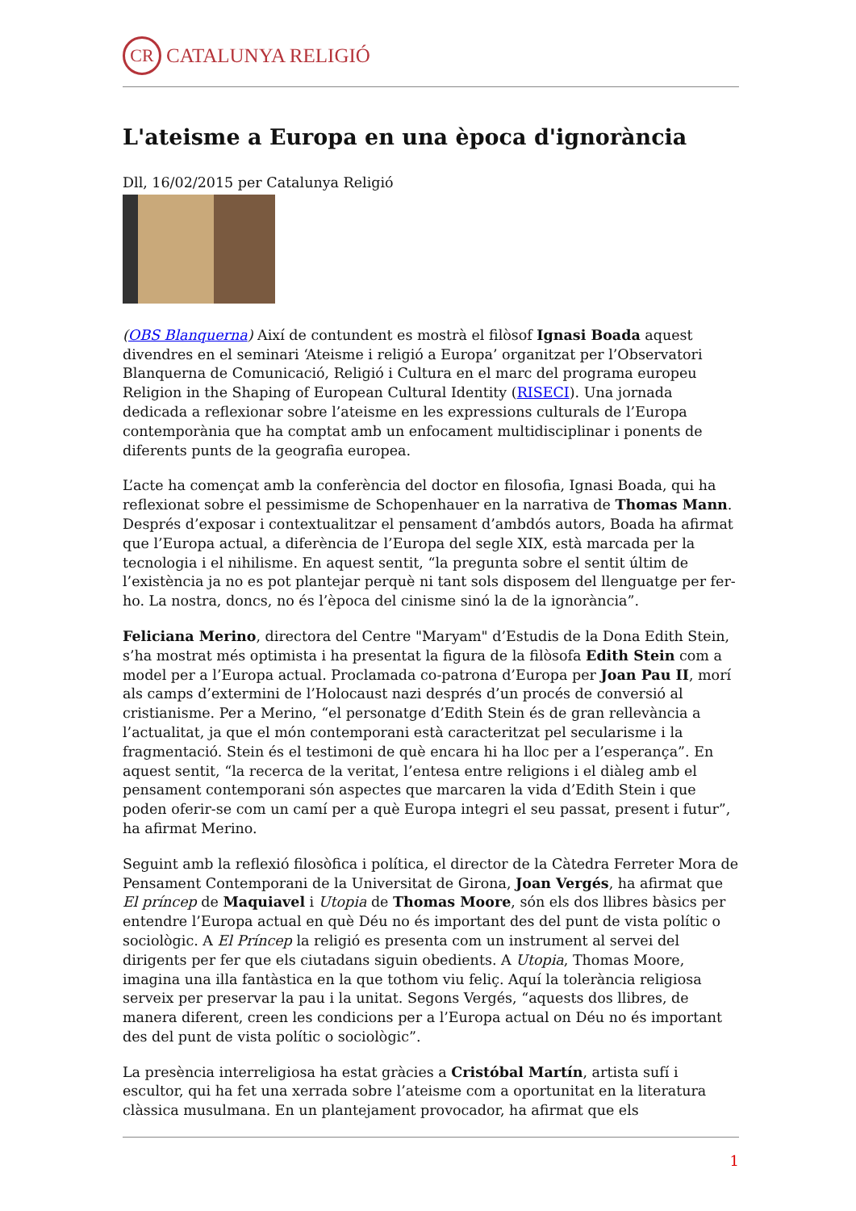CR
CATALUNYA RELIGIÓ
L'ateisme a Europa en una època d'ignorància
Dll, 16/02/2015 per Catalunya Religió
(OBS Blanquerna) Així de contundent es mostrà el filòsof Ignasi Boada aquest divendres en el seminari ‘Ateisme i religió a Europa’ organitzat per l’Observatori Blanquerna de Comunicació, Religió i Cultura en el marc del programa europeu Religion in the Shaping of European Cultural Identity (RISECI). Una jornada dedicada a reflexionar sobre l’ateisme en les expressions culturals de l’Europa contemporània que ha comptat amb un enfocament multidisciplinar i ponents de diferents punts de la geografia europea.
L’acte ha començat amb la conferència del doctor en filosofia, Ignasi Boada, qui ha reflexionat sobre el pessimisme de Schopenhauer en la narrativa de Thomas Mann. Després d’exposar i contextualitzar el pensament d’ambdós autors, Boada ha afirmat que l’Europa actual, a diferència de l’Europa del segle XIX, està marcada per la tecnologia i el nihilisme. En aquest sentit, “la pregunta sobre el sentit últim de l’existència ja no es pot plantejar perquè ni tant sols disposem del llenguatge per fer-ho. La nostra, doncs, no és l’època del cinisme sinó la de la ignorància”.
Feliciana Merino, directora del Centre "Maryam" d’Estudis de la Dona Edith Stein, s’ha mostrat més optimista i ha presentat la figura de la filòsofa Edith Stein com a model per a l’Europa actual. Proclamada co-patrona d’Europa per Joan Pau II, morí als camps d’extermini de l’Holocaust nazi després d’un procés de conversió al cristianisme. Per a Merino, “el personatge d’Edith Stein és de gran rellevància a l’actualitat, ja que el món contemporani està caracteritzat pel secularisme i la fragmentació. Stein és el testimoni de què encara hi ha lloc per a l’esperança”. En aquest sentit, “la recerca de la veritat, l’entesa entre religions i el diàleg amb el pensament contemporani són aspectes que marcaren la vida d’Edith Stein i que poden oferir-se com un camí per a què Europa integri el seu passat, present i futur”, ha afirmat Merino.
Seguint amb la reflexió filosòfica i política, el director de la Càtedra Ferreter Mora de Pensament Contemporani de la Universitat de Girona, Joan Vergés, ha afirmat que El príncep de Maquiavel i Utopia de Thomas Moore, són els dos llibres bàsics per entendre l’Europa actual en què Déu no és important des del punt de vista polític o sociològic. A El Príncep la religió es presenta com un instrument al servei del dirigents per fer que els ciutadans siguin obedients. A Utopia, Thomas Moore, imagina una illa fantàstica en la que tothom viu feliç. Aquí la tolerància religiosa serveix per preservar la pau i la unitat. Segons Vergés, “aquests dos llibres, de manera diferent, creen les condicions per a l’Europa actual on Déu no és important des del punt de vista polític o sociològic”.
La presència interreligiosa ha estat gràcies a Cristóbal Martín, artista sufí i escultor, qui ha fet una xerrada sobre l’ateisme com a oportunitat en la literatura clàssica musulmana. En un plantejament provocador, ha afirmat que els
1